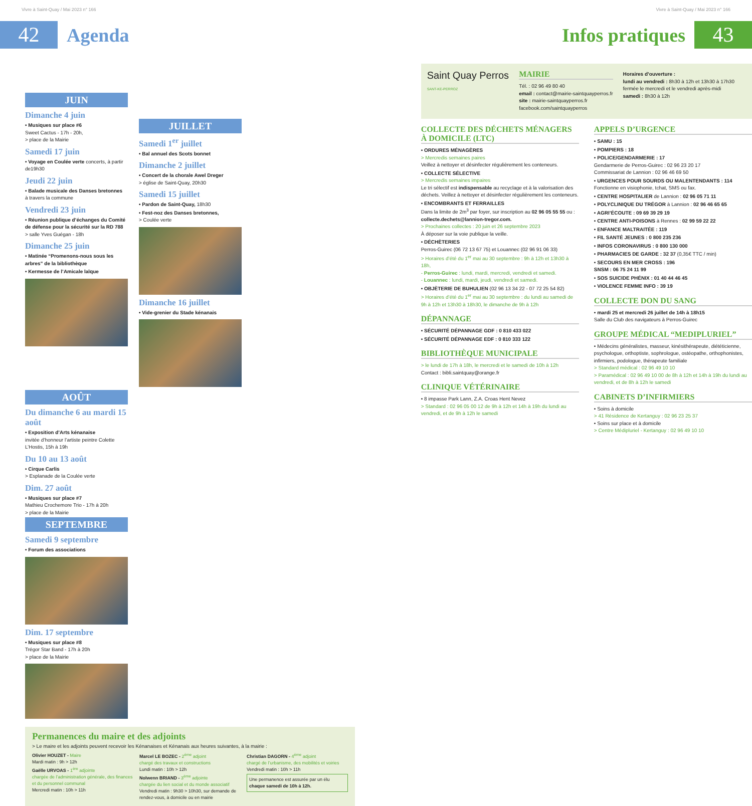Vivre à Saint-Quay / Mai 2023 n° 166 Vivre à Saint-Quay / Mai 2023 n° 166
42
Agenda
Infos pratiques
43
JUIN
Dimanche 4 juin
• Musiques sur place #6
Sweet Cactus - 17h - 20h,
> place de la Mairie
Samedi 17 juin
• Voyage en Coulée verte concerts, à partir de19h30
Jeudi 22 juin
• Balade musicale des Danses bretonnes
à travers la commune
Vendredi 23 juin
• Réunion publique d’échanges du Comité de défense pour la sécurité sur la RD 788
> salle Yves Guégan - 18h
Dimanche 25 juin
• Matinée “Promenons-nous sous les arbres” de la bibliothèque
• Kermesse de l’Amicale laïque
JUILLET
Samedi 1<sup>er</sup> juillet
• Bal annuel des Scots bonnet
Dimanche 2 juillet
• Concert de la chorale Awel Dreger
> église de Saint-Quay, 20h30
Samedi 15 juillet
• Pardon de Saint-Quay, 18h30
• Fest-noz des Danses bretonnes,
> Coulée verte
Dimanche 16 juillet
• Vide-grenier du Stade kénanais
AOÛT
Du dimanche 6 au mardi 15 août
• Exposition d’Arts kénanaise
invitée d’honneur l’artiste peintre Colette L’Hostis, 15h à 19h
Du 10 au 13 août
• Cirque Carlis
> Esplanade de la Coulée verte
Dim. 27 août
• Musiques sur place #7
Mathieu Crochemore Trio - 17h à 20h
> place de la Mairie
SEPTEMBRE
Samedi 9 septembre
• Forum des associations
Dim. 17 septembre
• Musiques sur place #8
Trégor Star Band - 17h à 20h
> place de la Mairie
Permanences du maire et des adjoints
> Le maire et les adjoints peuvent recevoir les Kénanaises et Kénanais aux heures suivantes, à la mairie :
Olivier HOUZET - Maire
Mardi matin : 9h > 12h
Gaëlle URVOAS - 1<sup>ère</sup> adjointe
chargée de l’administration générale, des finances et du personnel communal
Mercredi matin : 10h > 11h
Marcel LE BOZEC - 2<sup>ème</sup> adjoint
chargé des travaux et constructions
Lundi matin : 10h > 12h
Nolwenn BRIAND - 3<sup>ème</sup> adjointe
chargée du lien social et du monde associatif
Vendredi matin : 9h30 > 10h30, sur demande de rendez-vous, à domicile ou en mairie
Christian DAGORN - 4<sup>ème</sup> adjoint
chargé de l’urbanisme, des mobilités et voiries
Vendredi matin : 10h > 11h
Une permanence est assurée par un élu chaque samedi de 10h à 12h.
Saint Quay Perros
SANT-KE-PERROZ
MAIRIE
Tél. : 02 96 49 80 40
email : contact@mairie-saintquayperros.fr
site : mairie-saintquayperros.fr
facebook.com/saintquayperros
Horaires d’ouverture :
lundi au vendredi : 8h30 à 12h et 13h30 à 17h30
fermée le mercredi et le vendredi après-midi
samedi : 8h30 à 12h
COLLECTE DES DÉCHETS MÉNAGERS À DOMICILE (LTC)
• ORDURES MÉNAGÈRES
> Mercredis semaines paires
Veillez à nettoyer et désinfecter régulièrement les conteneurs.
• COLLECTE SÉLECTIVE
> Mercredis semaines impaires
Le tri sélectif est indispensable au recyclage et à la valorisation des déchets. Veillez à nettoyer et désinfecter régulièrement les conteneurs.
• ENCOMBRANTS ET FERRAILLES
Dans la limite de 2m<sup>3</sup> par foyer, sur inscription au 02 96 05 55 55 ou : collecte.dechets@lannion-tregor.com.
> Prochaines collectes : 20 juin et 26 septembre 2023
À déposer sur la voie publique la veille.
• DÉCHÈTERIES
Perros-Guirec (06 72 13 67 75) et Louannec (02 96 91 06 33)
> Horaires d’été du 1<sup>er</sup> mai au 30 septembre : 9h à 12h et 13h30 à 18h,
- Perros-Guirec : lundi, mardi, mercredi, vendredi et samedi.
- Louannec : lundi, mardi, jeudi, vendredi et samedi.
• OBJÈTERIE DE BUHULIEN (02 96 13 34 22 - 07 72 25 54 82)
> Horaires d’été du 1<sup>er</sup> mai au 30 septembre : du lundi au samedi de 9h à 12h et 13h30 à 18h30, le dimanche de 9h à 12h
DÉPANNAGE
• SÉCURITÉ DÉPANNAGE GDF : 0 810 433 022
• SÉCURITÉ DÉPANNAGE EDF : 0 810 333 122
BIBLIOTHÈQUE MUNICIPALE
> le lundi de 17h à 18h, le mercredi et le samedi de 10h à 12h
Contact : bibli.saintquay@orange.fr
CLINIQUE VÉTÉRINAIRE
• 8 impasse Park Lann, Z.A. Croas Hent Nevez
> Standard : 02 96 05 00 12 de 9h à 12h et 14h à 19h du lundi au vendredi, et de 9h à 12h le samedi
APPELS D’URGENCE
• SAMU : 15
• POMPIERS : 18
• POLICE/GENDARMERIE : 17
Gendarmerie de Perros-Guirec : 02 96 23 20 17
Commissariat de Lannion : 02 96 46 69 50
• URGENCES POUR SOURDS OU MALENTENDANTS : 114
Fonctionne en visiophonie, tchat, SMS ou fax.
• CENTRE HOSPITALIER de Lannion : 02 96 05 71 11
• POLYCLINIQUE DU TRÉGOR à Lannion : 02 96 46 65 65
• AGRI’ÉCOUTE : 09 69 39 29 19
• CENTRE ANTI-POISONS à Rennes : 02 99 59 22 22
• ENFANCE MALTRAITÉE : 119
• FIL SANTÉ JEUNES : 0 800 235 236
• INFOS CORONAVIRUS : 0 800 130 000
• PHARMACIES DE GARDE : 32 37 (0,35€ TTC / min)
• SECOURS EN MER CROSS : 196
SNSM : 06 75 24 11 99
• SOS SUICIDE PHÉNIX : 01 40 44 46 45
• VIOLENCE FEMME INFO : 39 19
COLLECTE DON DU SANG
• mardi 25 et mercredi 26 juillet de 14h à 18h15
Salle du Club des navigateurs à Perros-Guirec
GROUPE MÉDICAL “MEDIPLURIEL”
• Médecins généralistes, masseur, kinésithérapeute, diététicienne, psychologue, orthoptiste, sophrologue, ostéopathe, orthophonistes, infirmiers, podologue, thérapeute familiale
> Standard médical : 02 96 49 10 10
> Paramédical : 02 96 49 10 00 de 8h à 12h et 14h à 19h du lundi au vendredi, et de 8h à 12h le samedi
CABINETS D’INFIRMIERS
• Soins à domicile
> 41 Résidence de Kertanguy : 02 96 23 25 37
• Soins sur place et à domicile
> Centre Médipluriel - Kertanguy : 02 96 49 10 10